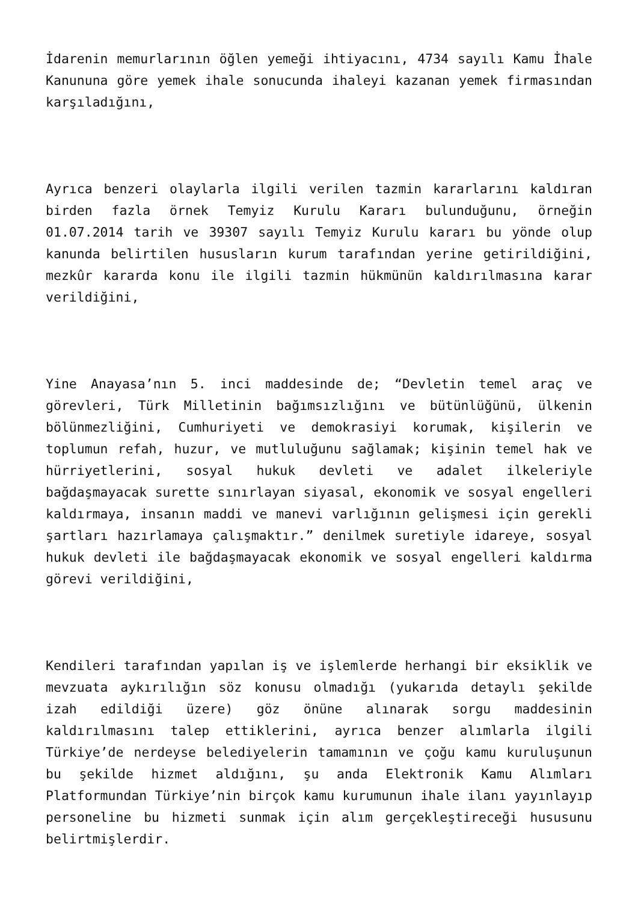İdarenin memurlarının öğlen yemeği ihtiyacını, 4734 sayılı Kamu İhale Kanununa göre yemek ihale sonucunda ihaleyi kazanan yemek firmasından karşıladığını,
Ayrıca benzeri olaylarla ilgili verilen tazmin kararlarını kaldıran birden fazla örnek Temyiz Kurulu Kararı bulunduğunu, örneğin 01.07.2014 tarih ve 39307 sayılı Temyiz Kurulu kararı bu yönde olup kanunda belirtilen hususların kurum tarafından yerine getirildiğini, mezkûr kararda konu ile ilgili tazmin hükmünün kaldırılmasına karar verildiğini,
Yine Anayasa’nın 5. inci maddesinde de; “Devletin temel araç ve görevleri, Türk Milletinin bağımsızlığını ve bütünlüğünü, ülkenin bölünmezliğini, Cumhuriyeti ve demokrasiyi korumak, kişilerin ve toplumun refah, huzur, ve mutluluğunu sağlamak; kişinin temel hak ve hürriyetlerini, sosyal hukuk devleti ve adalet ilkeleriyle bağdaşmayacak surette sınırlayan siyasal, ekonomik ve sosyal engelleri kaldırmaya, insanın maddi ve manevi varlığının gelişmesi için gerekli şartları hazırlamaya çalışmaktır.” denilmek suretiyle idareye, sosyal hukuk devleti ile bağdaşmayacak ekonomik ve sosyal engelleri kaldırma görevi verildiğini,
Kendileri tarafından yapılan iş ve işlemlerde herhangi bir eksiklik ve mevzuata aykırılığın söz konusu olmadığı (yukarıda detaylı şekilde izah edildiği üzere) göz önüne alınarak sorgu maddesinin kaldırılmasını talep ettiklerini, ayrıca benzer alımlarla ilgili Türkiye’de nerdeyse belediyelerin tamamının ve çoğu kamu kuruluşunun bu şekilde hizmet aldığını, şu anda Elektronik Kamu Alımları Platformundan Türkiye’nin birçok kamu kurumunun ihale ilanı yayınlayıp personeline bu hizmeti sunmak için alım gerçekleştireceği hususunu belirtmişlerdir.